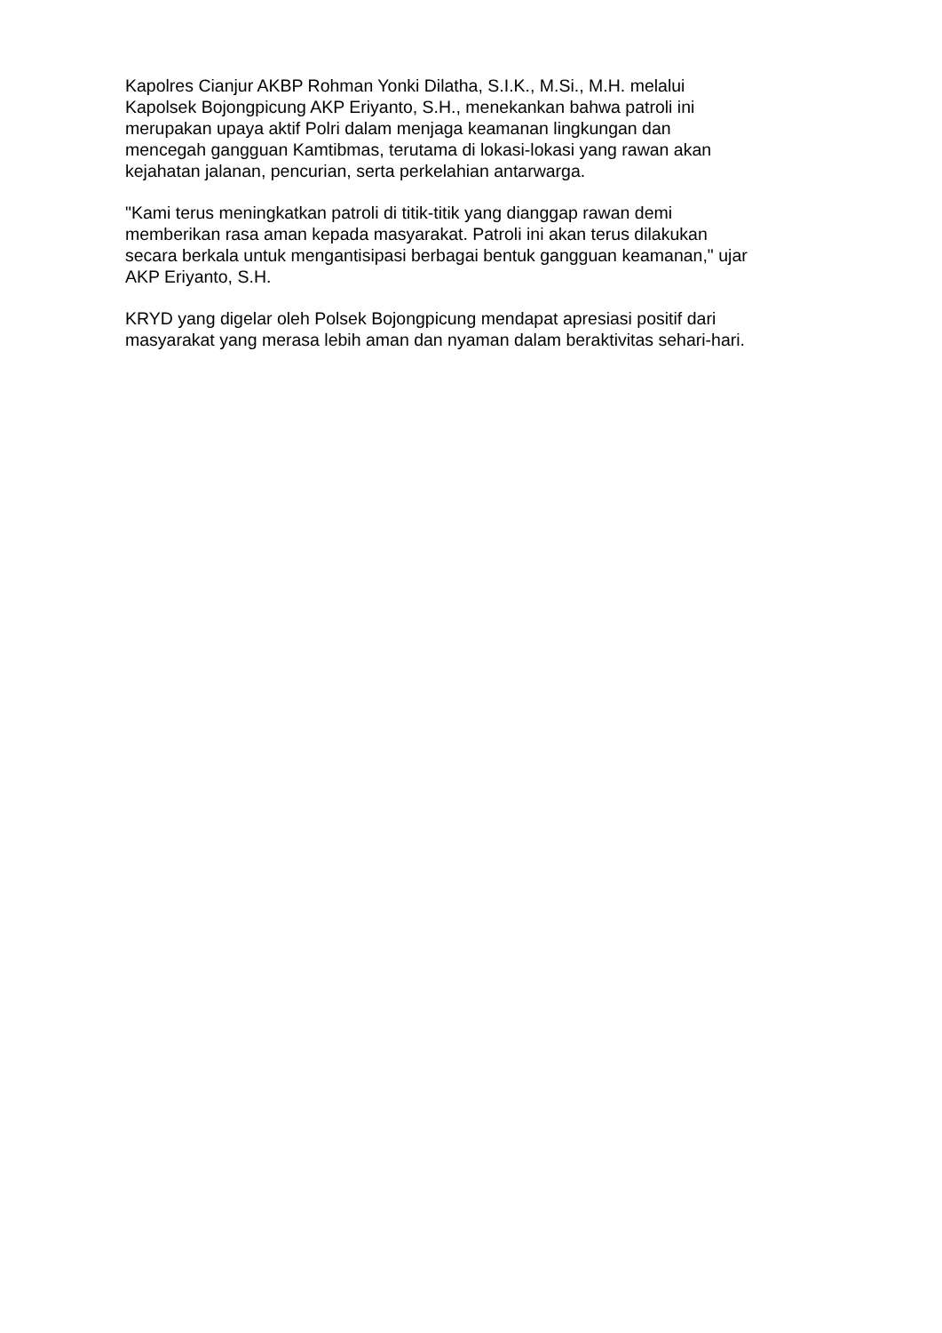Kapolres Cianjur AKBP Rohman Yonki Dilatha, S.I.K., M.Si., M.H. melalui
Kapolsek Bojongpicung AKP Eriyanto, S.H., menekankan bahwa patroli ini
merupakan upaya aktif Polri dalam menjaga keamanan lingkungan dan
mencegah gangguan Kamtibmas, terutama di lokasi-lokasi yang rawan akan
kejahatan jalanan, pencurian, serta perkelahian antarwarga.
"Kami terus meningkatkan patroli di titik-titik yang dianggap rawan demi
memberikan rasa aman kepada masyarakat. Patroli ini akan terus dilakukan
secara berkala untuk mengantisipasi berbagai bentuk gangguan keamanan," ujar
AKP Eriyanto, S.H.
KRYD yang digelar oleh Polsek Bojongpicung mendapat apresiasi positif dari
masyarakat yang merasa lebih aman dan nyaman dalam beraktivitas sehari-hari.